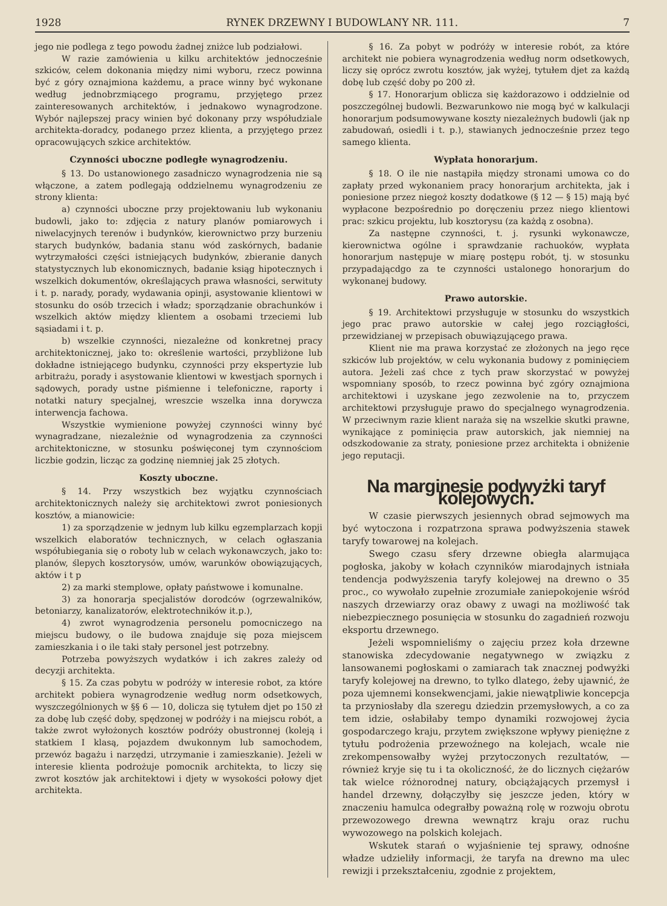1928 RYNEK DRZEWNY I BUDOWLANY NR. 111. 7
jego nie podlega z tego powodu żadnej zniżce lub podziałowi.
W razie zamówienia u kilku architektów jednocześnie szkiców, celem dokonania między nimi wyboru, rzecz powinna być z góry oznajmiona każdemu, a prace winny być wykonane według jednobrzmiącego programu, przyjętego przez zainteresowanych architektów, i jednakowo wynagrodzone. Wybór najlepszej pracy winien być dokonany przy współudziale architekta-doradcy, podanego przez klienta, a przyjętego przez opracowujących szkice architektów.
Czynności uboczne podległe wynagrodzeniu.
§ 13. Do ustanowionego zasadniczo wynagrodzenia nie są włączone, a zatem podlegają oddzielnemu wynagrodzeniu ze strony klienta:
a) czynności uboczne przy projektowaniu lub wykonaniu budowli, jako to: zdjęcia z natury planów pomiarowych i niwelacyjnych terenów i budynków, kierownictwo przy burzeniu starych budynków, badania stanu wód zaskórnych, badanie wytrzymałości części istniejących budynków, zbieranie danych statystycznych lub ekonomicznych, badanie ksiąg hipotecznych i wszelkich dokumentów, określających prawa własności, serwituty i t. p. narady, porady, wydawania opinji, asystowanie klientowi w stosunku do osób trzecich i władz; sporządzanie obrachunków i wszelkich aktów między klientem a osobami trzeciemi lub sąsiadami i t. p.
b) wszelkie czynności, niezależne od konkretnej pracy architektonicznej, jako to: określenie wartości, przybliżone lub dokładne istniejącego budynku, czynności przy ekspertyzie lub arbitrażu, porady i asystowanie klientowi w kwestjach spornych i sądowych, porady ustne piśmienne i telefoniczne, raporty i notatki natury specjalnej, wreszcie wszelka inna dorywcza interwencja fachowa.
Wszystkie wymienione powyżej czynności winny być wynagradzane, niezależnie od wynagrodzenia za czynności architektoniczne, w stosunku poświęconej tym czynnościom liczbie godzin, licząc za godzinę niemniej jak 25 złotych.
Koszty uboczne.
§ 14. Przy wszystkich bez wyjątku czynnościach architektonicznych należy się architektowi zwrot poniesionych kosztów, a mianowicie:
1) za sporządzenie w jednym lub kilku egzemplarzach kopji wszelkich elaboratów technicznych, w celach ogłaszania współubiegania się o roboty lub w celach wykonawczych, jako to: planów, ślepych kosztorysów, umów, warunków obowiązujących, aktów i t p
2) za marki stemplowe, opłaty państwowe i komunalne.
3) za honorarja specjalistów dorodców (ogrzewalników, betoniarzy, kanalizatorów, elektrotechników it.p.),
4) zwrot wynagrodzenia personelu pomocniczego na miejscu budowy, o ile budowa znajduje się poza miejscem zamieszkania i o ile taki stały personel jest potrzebny.
Potrzeba powyższych wydatków i ich zakres zależy od decyzji architekta.
§ 15. Za czas pobytu w podróży w interesie robot, za które architekt pobiera wynagrodzenie według norm odsetkowych, wyszczególnionych w §§ 6 — 10, dolicza się tytułem djet po 150 zł za dobę lub część doby, spędzonej w podróży i na miejscu robót, a także zwrot wyłożonych kosztów podróży obustronnej (koleją i statkiem I klasą, pojazdem dwukonnym lub samochodem, przewóz bagażu i narzędzi, utrzymanie i zamieszkanie). Jeżeli w interesie klienta podrożuje pomocnik architekta, to liczy się zwrot kosztów jak architektowi i djety w wysokości połowy djet architekta.
§ 16. Za pobyt w podróży w interesie robót, za które architekt nie pobiera wynagrodzenia według norm odsetkowych, liczy się oprócz zwrotu kosztów, jak wyżej, tytułem djet za każdą dobę lub część doby po 200 zł.
§ 17. Honorarjum oblicza się każdorazowo i oddzielnie od poszczególnej budowli. Bezwarunkowo nie mogą być w kalkulacji honorarjum podsumowywane koszty niezależnych budowli (jak np zabudowań, osiedli i t. p.), stawianych jednocześnie przez tego samego klienta.
Wypłata honorarjum.
§ 18. O ile nie nastąpiła między stronami umowa co do zapłaty przed wykonaniem pracy honorarjum architekta, jak i poniesione przez niegoż koszty dodatkowe (§ 12 — § 15) mają być wypłacone bezpośrednio po doręczeniu przez niego klientowi prac: szkicu projektu, lub kosztorysu (za każdą z osobna).
Za następne czynności, t. j. rysunki wykonawcze, kierownictwa ogólne i sprawdzanie rachuoków, wypłata honorarjum następuje w miarę postępu robót, tj. w stosunku przypadającdgo za te czynności ustalonego honorarjum do wykonanej budowy.
Prawo autorskie.
§ 19. Architektowi przysługuje w stosunku do wszystkich jego prac prawo autorskie w całej jego rozciągłości, przewidzianej w przepisach obuwiązującego prawa.
Klient nie ma prawa korzystać ze złożonych na jego ręce szkiców lub projektów, w celu wykonania budowy z pominięciem autora. Jeżeli zaś chce z tych praw skorzystać w powyżej wspomniany sposób, to rzecz powinna być zgóry oznajmiona architektowi i uzyskane jego zezwolenie na to, przyczem architektowi przysługuje prawo do specjalnego wynagrodzenia. W przeciwnym razie klient naraża się na wszelkie skutki prawne, wynikające z pominięcia praw autorskich, jak niemniej na odszkodowanie za straty, poniesione przez architekta i obniżenie jego reputacji.
Na marginesie podwyżki taryf kolejowych.
W czasie pierwszych jesiennych obrad sejmowych ma być wytoczona i rozpatrzona sprawa podwyższenia stawek taryfy towarowej na kolejach.
Swego czasu sfery drzewne obiegła alarmująca pogłoska, jakoby w kołach czynników miarodajnych istniała tendencja podwyższenia taryfy kolejowej na drewno o 35 proc., co wywołało zupełnie zrozumiałe zaniepokojenie wśród naszych drzewiarzy oraz obawy z uwagi na możliwość tak niebezpiecznego posunięcia w stosunku do zagadnień rozwoju eksportu drzewnego.
Jeżeli wspomnieliśmy o zajęciu przez koła drzewne stanowiska zdecydowanie negatywnego w związku z lansowanemi pogłoskami o zamiarach tak znacznej podwyżki taryfy kolejowej na drewno, to tylko dlatego, żeby ujawnić, że poza ujemnemi konsekwencjami, jakie niewątpliwie koncepcja ta przyniosłaby dla szeregu dziedzin przemysłowych, a co za tem idzie, osłabiłaby tempo dynamiki rozwojowej życia gospodarczego kraju, przytem zwiększone wpływy pieniężne z tytułu podrożenia przewoźnego na kolejach, wcale nie zrekompensowałby wyżej przytoczonych rezultatów, — również kryje się tu i ta okoliczność, że do licznych ciężarów tak wielce różnorodnej natury, obciążających przemysł i handel drzewny, dołączyłby się jeszcze jeden, który w znaczeniu hamulca odegrałby poważną rolę w rozwoju obrotu przewozowego drewna wewnątrz kraju oraz ruchu wywozowego na polskich kolejach.
Wskutek starań o wyjaśnienie tej sprawy, odnośne władze udzieliły informacji, że taryfa na drewno ma ulec rewizji i przekształceniu, zgodnie z projektem,